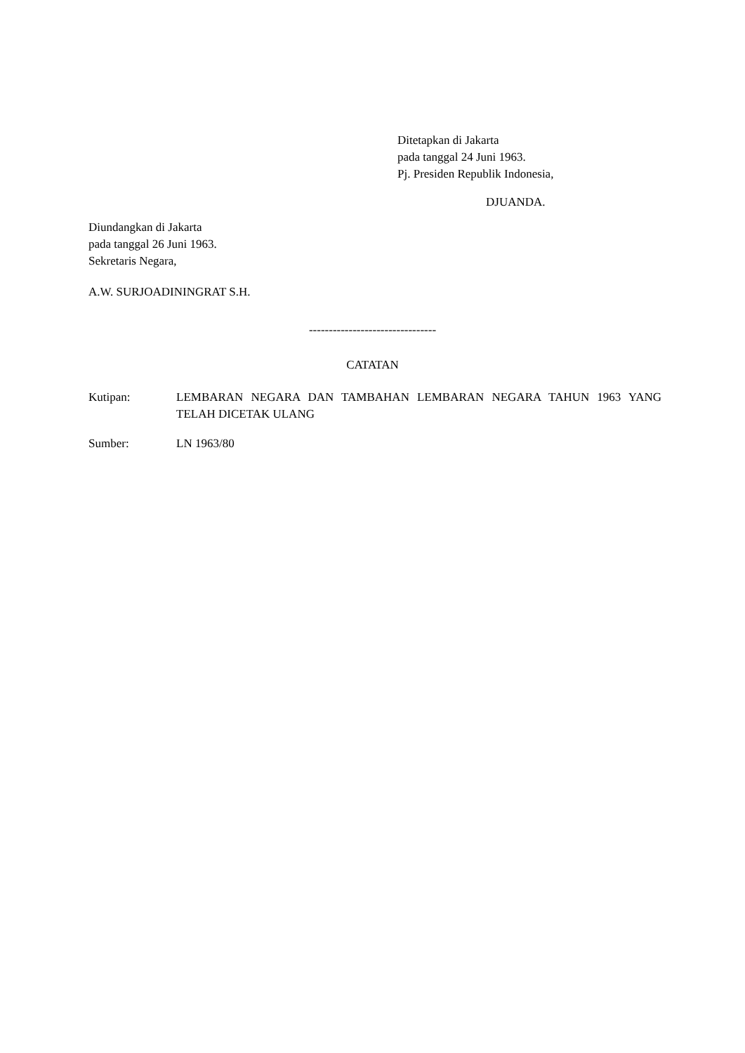Ditetapkan di Jakarta
pada tanggal 24 Juni 1963.
Pj. Presiden Republik Indonesia,
DJUANDA.
Diundangkan di Jakarta
pada tanggal 26 Juni 1963.
Sekretaris Negara,
A.W. SURJOADININGRAT S.H.
--------------------------------
CATATAN
Kutipan: LEMBARAN NEGARA DAN TAMBAHAN LEMBARAN NEGARA TAHUN 1963 YANG TELAH DICETAK ULANG
Sumber: LN 1963/80